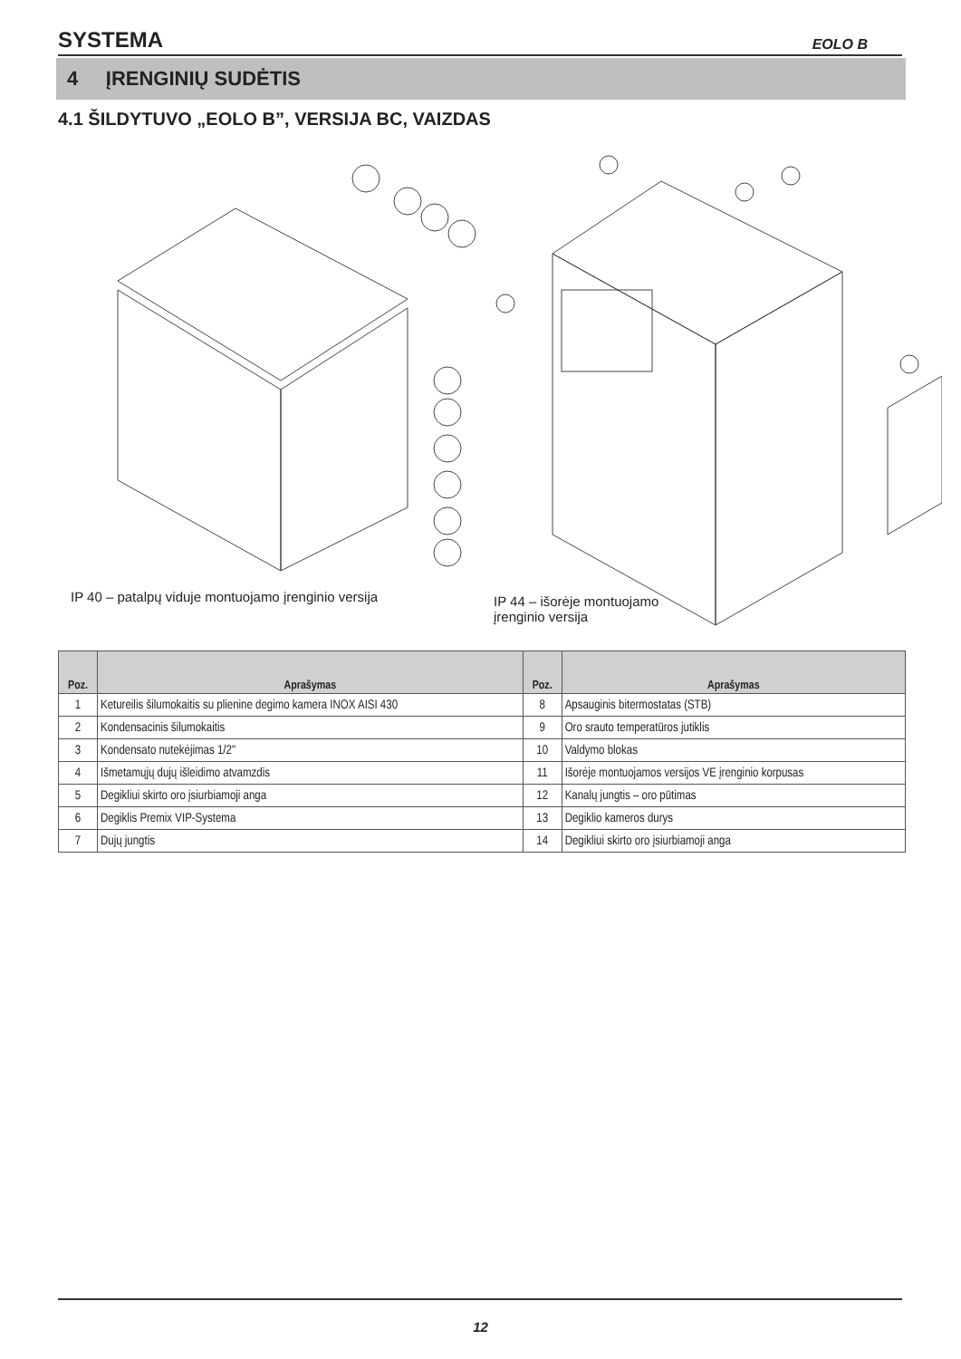SYSTEMA EOLO B
4 ĮRENGINIŲ SUDĖTIS
4.1 ŠILDYTUVO „EOLO B”, VERSIJA BC, VAIZDAS
IP 40 – patalpų viduje montuojamo įrenginio versija
IP 44 – išorėje montuojamo
įrenginio versija
| Poz. | Aprašymas | Poz. | Aprašymas |
| --- | --- | --- | --- |
| 1 | Ketureilis šilumokaitis su plienine degimo kamera INOX AISI 430 | 8 | Apsauginis bitermostatas (STB) |
| 2 | Kondensacinis šilumokaitis | 9 | Oro srauto temperatūros jutiklis |
| 3 | Kondensato nutekėjimas 1/2" | 10 | Valdymo blokas |
| 4 | Išmetamųjų dujų išleidimo atvamzdis | 11 | Išorėje montuojamos versijos VE įrenginio korpusas |
| 5 | Degikliui skirto oro įsiurbiamoji anga | 12 | Kanalų jungtis – oro pūtimas |
| 6 | Degiklis Premix VIP-Systema | 13 | Degiklio kameros durys |
| 7 | Dujų jungtis | 14 | Degikliui skirto oro įsiurbiamoji anga |
12